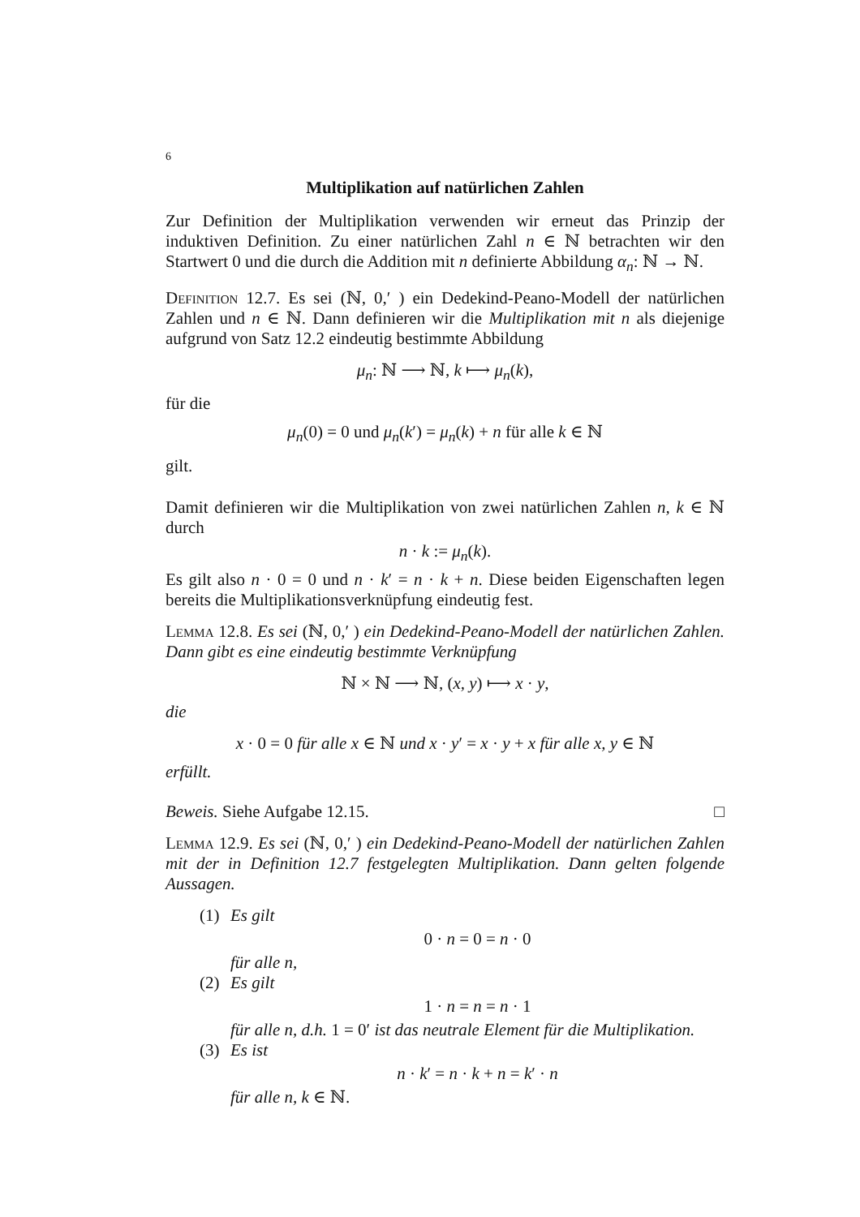6
Multiplikation auf natürlichen Zahlen
Zur Definition der Multiplikation verwenden wir erneut das Prinzip der induktiven Definition. Zu einer natürlichen Zahl n ∈ ℕ betrachten wir den Startwert 0 und die durch die Addition mit n definierte Abbildung α<sub>n</sub>: ℕ → ℕ.
Definition 12.7. Es sei (ℕ, 0,′ ) ein Dedekind-Peano-Modell der natürlichen Zahlen und n ∈ ℕ. Dann definieren wir die Multiplikation mit n als diejenige aufgrund von Satz 12.2 eindeutig bestimmte Abbildung
μ<sub>n</sub>: ℕ ⟶ ℕ, k ⟼ μ<sub>n</sub>(k),
für die
μ<sub>n</sub>(0) = 0 und μ<sub>n</sub>(k′) = μ<sub>n</sub>(k) + n für alle k ∈ ℕ
gilt.
Damit definieren wir die Multiplikation von zwei natürlichen Zahlen n, k ∈ ℕ durch
n · k := μ<sub>n</sub>(k).
Es gilt also n · 0 = 0 und n · k′ = n · k + n. Diese beiden Eigenschaften legen bereits die Multiplikationsverknüpfung eindeutig fest.
Lemma 12.8. Es sei (ℕ, 0,′ ) ein Dedekind-Peano-Modell der natürlichen Zahlen. Dann gibt es eine eindeutig bestimmte Verknüpfung
ℕ × ℕ ⟶ ℕ, (x, y) ⟼ x · y,
die
x · 0 = 0 für alle x ∈ ℕ und x · y′ = x · y + x für alle x, y ∈ ℕ
erfüllt.
Beweis. Siehe Aufgabe 12.15. □
Lemma 12.9. Es sei (ℕ, 0,′ ) ein Dedekind-Peano-Modell der natürlichen Zahlen mit der in Definition 12.7 festgelegten Multiplikation. Dann gelten folgende Aussagen.
(1) Es gilt
0 · n = 0 = n · 0
für alle n,
(2) Es gilt
1 · n = n = n · 1
für alle n, d.h. 1 = 0′ ist das neutrale Element für die Multiplikation.
(3) Es ist
n · k′ = n · k + n = k′ · n
für alle n, k ∈ ℕ.